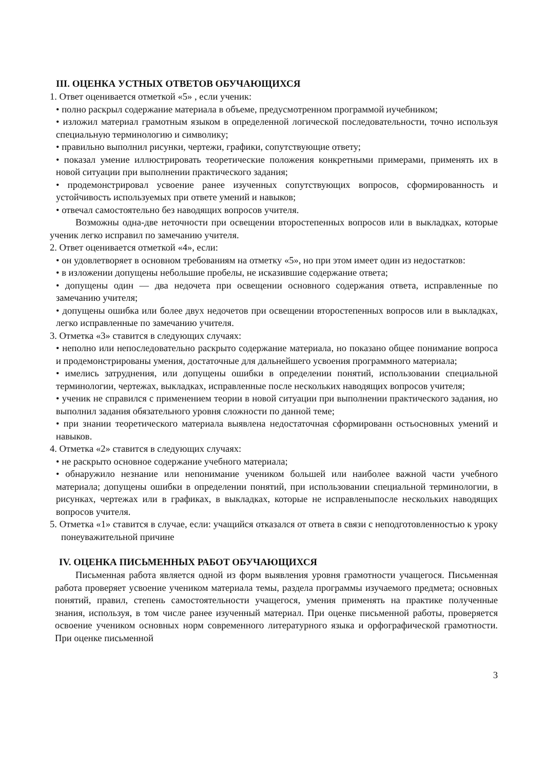III. ОЦЕНКА УСТНЫХ ОТВЕТОВ ОБУЧАЮЩИХСЯ
1. Ответ оценивается отметкой «5» , если ученик:
• полно раскрыл содержание материала в объеме, предусмотренном программой иучебником;
• изложил материал грамотным языком в определенной логической последовательности, точно используя специальную терминологию и символику;
• правильно выполнил рисунки, чертежи, графики, сопутствующие ответу;
• показал умение иллюстрировать теоретические положения конкретными примерами, применять их в новой ситуации при выполнении практического задания;
• продемонстрировал усвоение ранее изученных сопутствующих вопросов, сформированность и устойчивость используемых при ответе умений и навыков;
• отвечал самостоятельно без наводящих вопросов учителя.
Возможны одна-две неточности при освещении второстепенных вопросов или в выкладках, которые ученик легко исправил по замечанию учителя.
2. Ответ оценивается отметкой «4», если:
• он удовлетворяет в основном требованиям на отметку «5», но при этом имеет один из недостатков:
• в изложении допущены небольшие пробелы, не исказившие содержание ответа;
• допущены один — два недочета при освещении основного содержания ответа, исправленные по замечанию учителя;
• допущены ошибка или более двух недочетов при освещении второстепенных вопросов или в выкладках, легко исправленные по замечанию учителя.
3. Отметка «3» ставится в следующих случаях:
• неполно или непоследовательно раскрыто содержание материала, но показано общее понимание вопроса и продемонстрированы умения, достаточные для дальнейшего усвоения программного материала;
• имелись затруднения, или допущены ошибки в определении понятий, использовании специальной терминологии, чертежах, выкладках, исправленные после нескольких наводящих вопросов учителя;
• ученик не справился с применением теории в новой ситуации при выполнении практического задания, но выполнил задания обязательного уровня сложности по данной теме;
• при знании теоретического материала выявлена недостаточная сформированн остьосновных умений и навыков.
4. Отметка «2» ставится в следующих случаях:
• не раскрыто основное содержание учебного материала;
• обнаружило незнание или непонимание учеником большей или наиболее важной части учебного материала; допущены ошибки в определении понятий, при использовании специальной терминологии, в рисунках, чертежах или в графиках, в выкладках, которые не исправленыпосле нескольких наводящих вопросов учителя.
5. Отметка «1» ставится в случае, если: учащийся отказался от ответа в связи с неподготовленностью к уроку понеуважительной причине
IV. ОЦЕНКА ПИСЬМЕННЫХ РАБОТ ОБУЧАЮЩИХСЯ
Письменная работа является одной из форм выявления уровня грамотности учащегося. Письменная работа проверяет усвоение учеником материала темы, раздела программы изучаемого предмета; основных понятий, правил, степень самостоятельности учащегося, умения применять на практике полученные знания, используя, в том числе ранее изученный материал. При оценке письменной работы, проверяется освоение учеником основных норм современного литературного языка и орфографической грамотности. При оценке письменной
3